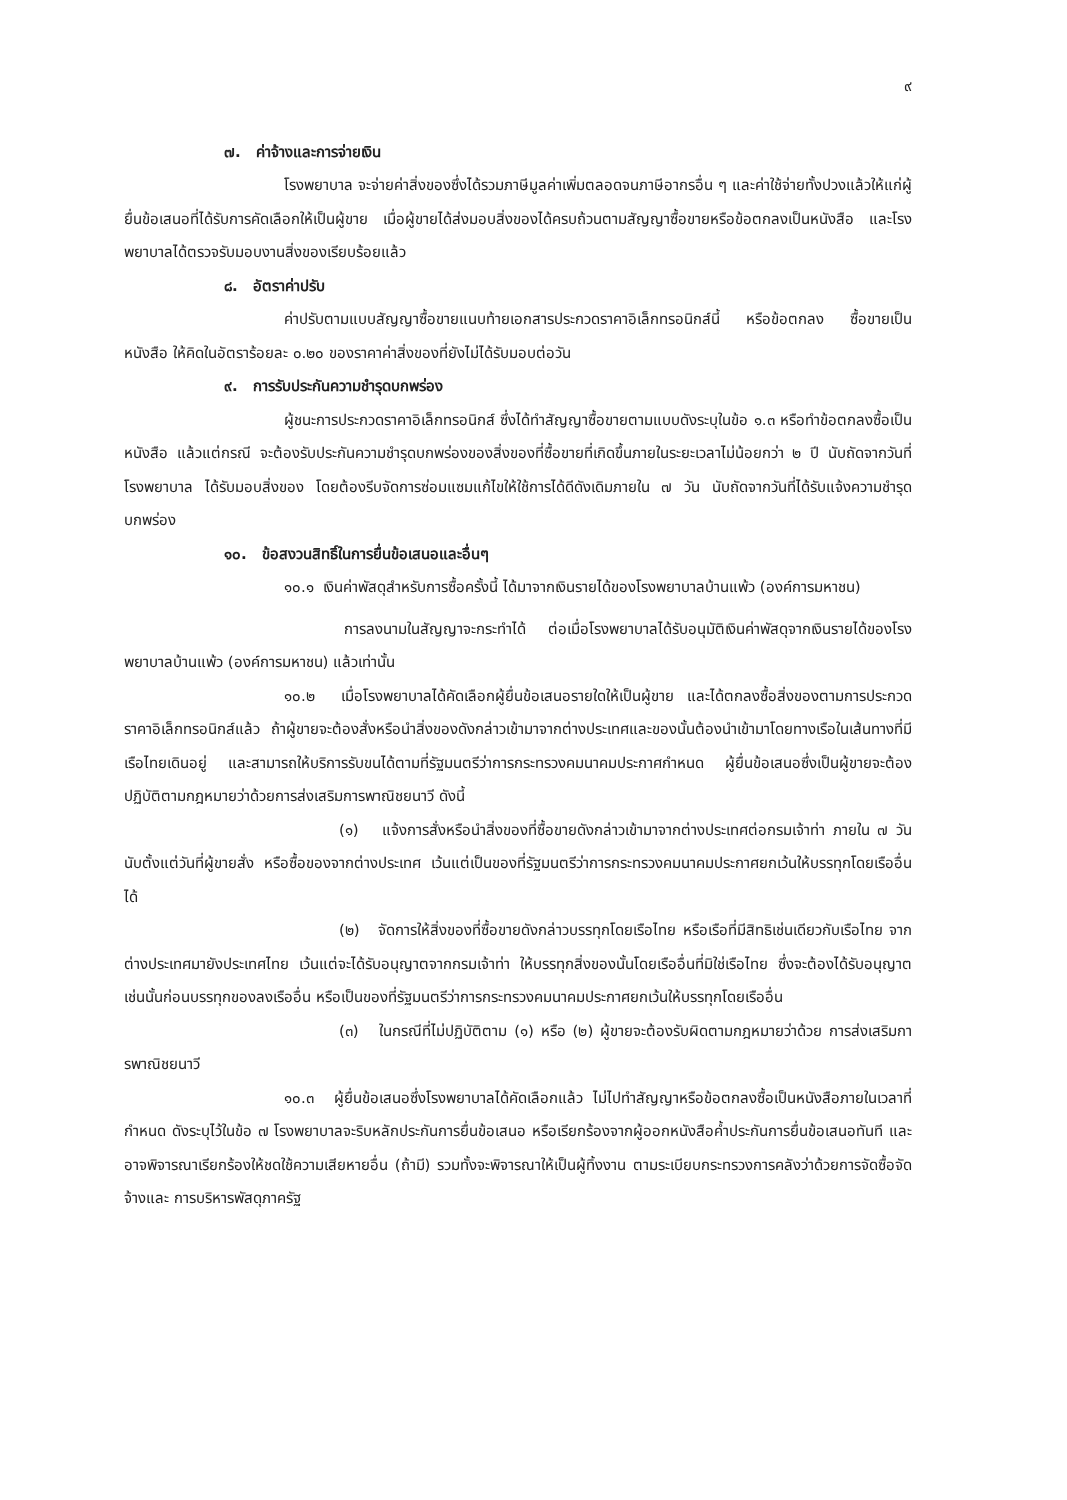๙
๗. ค่าจ้างและการจ่ายเงิน
โรงพยาบาล จะจ่ายค่าสิ่งของซึ่งได้รวมภาษีมูลค่าเพิ่มตลอดจนภาษีอากรอื่น ๆ และค่าใช้จ่ายทั้งปวงแล้วให้แก่ผู้ยื่นข้อเสนอที่ได้รับการคัดเลือกให้เป็นผู้ขาย เมื่อผู้ขายได้ส่งมอบสิ่งของได้ครบถ้วนตามสัญญาซื้อขายหรือข้อตกลงเป็นหนังสือ และโรงพยาบาลได้ตรวจรับมอบงานสิ่งของเรียบร้อยแล้ว
๘. อัตราค่าปรับ
ค่าปรับตามแบบสัญญาซื้อขายแนบท้ายเอกสารประกวดราคาอิเล็กทรอนิกส์นี้ หรือข้อตกลง ซื้อขายเป็นหนังสือ ให้คิดในอัตราร้อยละ ๐.๒๐ ของราคาค่าสิ่งของที่ยังไม่ได้รับมอบต่อวัน
๙. การรับประกันความชำรุดบกพร่อง
ผู้ชนะการประกวดราคาอิเล็กทรอนิกส์ ซึ่งได้ทำสัญญาซื้อขายตามแบบดังระบุในข้อ ๑.๓ หรือทำข้อตกลงซื้อเป็นหนังสือ แล้วแต่กรณี จะต้องรับประกันความชำรุดบกพร่องของสิ่งของที่ซื้อขายที่เกิดขึ้นภายในระยะเวลาไม่น้อยกว่า ๒ ปี นับถัดจากวันที่ โรงพยาบาล ได้รับมอบสิ่งของ โดยต้องรีบจัดการซ่อมแซมแก้ไขให้ใช้การได้ดีดังเดิมภายใน ๗ วัน นับถัดจากวันที่ได้รับแจ้งความชำรุดบกพร่อง
๑๐. ข้อสงวนสิทธิ์ในการยื่นข้อเสนอและอื่นๆ
๑๐.๑ เงินค่าพัสดุสำหรับการซื้อครั้งนี้ ได้มาจากเงินรายได้ของโรงพยาบาลบ้านแพ้ว (องค์การมหาชน)
การลงนามในสัญญาจะกระทำได้ ต่อเมื่อโรงพยาบาลได้รับอนุมัติเงินค่าพัสดุจากเงินรายได้ของโรงพยาบาลบ้านแพ้ว (องค์การมหาชน) แล้วเท่านั้น
๑๐.๒ เมื่อโรงพยาบาลได้คัดเลือกผู้ยื่นข้อเสนอรายใดให้เป็นผู้ขาย และได้ตกลงซื้อสิ่งของตามการประกวดราคาอิเล็กทรอนิกส์แล้ว ถ้าผู้ขายจะต้องสั่งหรือนำสิ่งของดังกล่าวเข้ามาจากต่างประเทศและของนั้นต้องนำเข้ามาโดยทางเรือในเส้นทางที่มีเรือไทยเดินอยู่ และสามารถให้บริการรับขนได้ตามที่รัฐมนตรีว่าการกระทรวงคมนาคมประกาศกำหนด ผู้ยื่นข้อเสนอซึ่งเป็นผู้ขายจะต้องปฏิบัติตามกฎหมายว่าด้วยการส่งเสริมการพาณิชยนาวี ดังนี้
(๑) แจ้งการสั่งหรือนำสิ่งของที่ซื้อขายดังกล่าวเข้ามาจากต่างประเทศต่อกรมเจ้าท่า ภายใน ๗ วัน นับตั้งแต่วันที่ผู้ขายสั่ง หรือซื้อของจากต่างประเทศ เว้นแต่เป็นของที่รัฐมนตรีว่าการกระทรวงคมนาคมประกาศยกเว้นให้บรรทุกโดยเรืออื่นได้
(๒) จัดการให้สิ่งของที่ซื้อขายดังกล่าวบรรทุกโดยเรือไทย หรือเรือที่มีสิทธิเช่นเดียวกับเรือไทย จากต่างประเทศมายังประเทศไทย เว้นแต่จะได้รับอนุญาตจากกรมเจ้าท่า ให้บรรทุกสิ่งของนั้นโดยเรืออื่นที่มิใช่เรือไทย ซึ่งจะต้องได้รับอนุญาตเช่นนั้นก่อนบรรทุกของลงเรืออื่น หรือเป็นของที่รัฐมนตรีว่าการกระทรวงคมนาคมประกาศยกเว้นให้บรรทุกโดยเรืออื่น
(๓) ในกรณีที่ไม่ปฏิบัติตาม (๑) หรือ (๒) ผู้ขายจะต้องรับผิดตามกฎหมายว่าด้วย การส่งเสริมการพาณิชยนาวี
๑๐.๓ ผู้ยื่นข้อเสนอซึ่งโรงพยาบาลได้คัดเลือกแล้ว ไม่ไปทำสัญญาหรือข้อตกลงซื้อเป็นหนังสือภายในเวลาที่กำหนด ดังระบุไว้ในข้อ ๗ โรงพยาบาลจะริบหลักประกันการยื่นข้อเสนอ หรือเรียกร้องจากผู้ออกหนังสือค้ำประกันการยื่นข้อเสนอทันที และอาจพิจารณาเรียกร้องให้ชดใช้ความเสียหายอื่น (ถ้ามี) รวมทั้งจะพิจารณาให้เป็นผู้ทิ้งงาน ตามระเบียบกระทรวงการคลังว่าด้วยการจัดซื้อจัดจ้างและ การบริหารพัสดุภาครัฐ